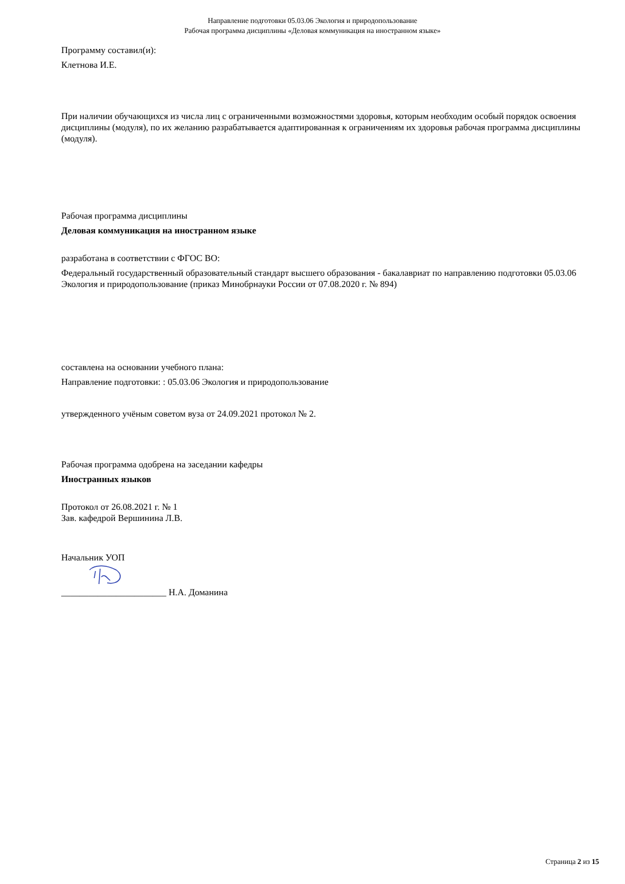Направление подготовки 05.03.06 Экология и природопользование
Рабочая программа дисциплины «Деловая коммуникация на иностранном языке»
Программу составил(и):
Клетнова И.Е.
При наличии обучающихся из числа лиц с ограниченными возможностями здоровья, которым необходим особый порядок освоения дисциплины (модуля), по их желанию разрабатывается адаптированная к ограничениям их здоровья рабочая программа дисциплины (модуля).
Рабочая программа дисциплины
Деловая коммуникация на иностранном языке
разработана в соответствии с ФГОС ВО:
Федеральный государственный образовательный стандарт высшего образования - бакалавриат по направлению подготовки 05.03.06 Экология и природопользование (приказ Минобрнауки России от 07.08.2020 г. № 894)
составлена на основании учебного плана:
Направление подготовки: : 05.03.06 Экология и природопользование
утвержденного учёным советом вуза от 24.09.2021 протокол № 2.
Рабочая программа одобрена на заседании кафедры
Иностранных языков
Протокол от 26.08.2021 г. № 1
Зав. кафедрой Вершинина Л.В.
Начальник УОП
_______________________ Н.А. Доманина
Страница 2 из 15